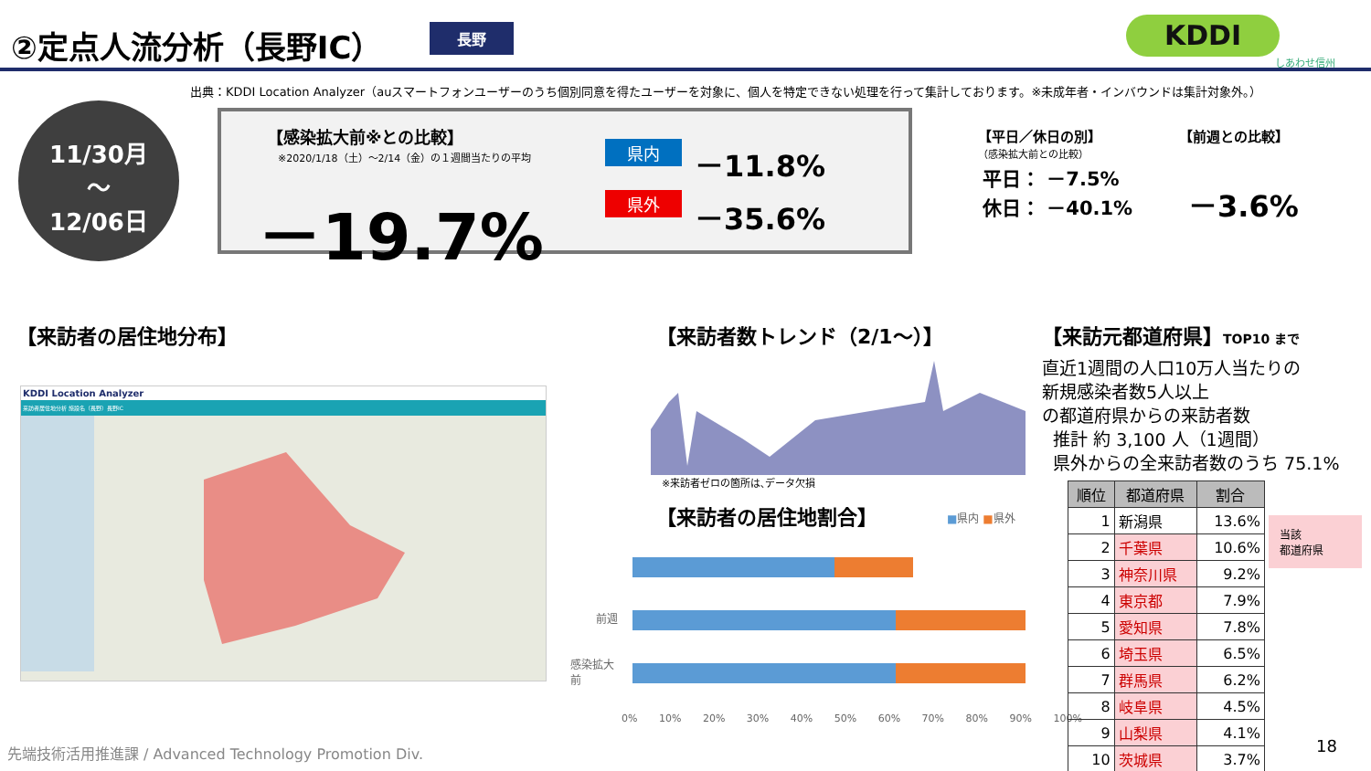②定点人流分析（長野IC） 長野 KDDI
しあわせ信州
出典：KDDI Location Analyzer（auスマートフォンユーザーのうち個別同意を得たユーザーを対象に、個人を特定できない処理を行って集計しております。※未成年者・インバウンドは集計対象外。）
11/30月
〜
12/06日
【感染拡大前※との比較】
※2020/1/18（土）～2/14（金）の１週間当たりの平均
－19.7%
県内 －11.8%
県外 －35.6%
【平日／休日の別】
（感染拡大前との比較）
平日： －7.5%
休日： －40.1%
【前週との比較】
－3.6%
【来訪者の居住地分布】
KDDI Location Analyzer
来訪者居住地分析 施設名（長野）長野IC
【来訪者数トレンド（2/1～）】
※来訪者ゼロの箇所は､データ欠損
【来訪者の居住地割合】 ■県内 ■県外
前週
感染拡大
前
0% 10% 20% 30% 40% 50% 60% 70% 80% 90% 100%
【来訪元都道府県】TOP10 まで
直近1週間の人口10万人当たりの
新規感染者数5人以上
の都道府県からの来訪者数
推計 約 3,100 人（1週間）
県外からの全来訪者数のうち 75.1%
| 順位 | 都道府県 | 割合 |
| --- | --- | --- |
| 1 | 新潟県 | 13.6% |
| 2 | 千葉県 | 10.6% |
| 3 | 神奈川県 | 9.2% |
| 4 | 東京都 | 7.9% |
| 5 | 愛知県 | 7.8% |
| 6 | 埼玉県 | 6.5% |
| 7 | 群馬県 | 6.2% |
| 8 | 岐阜県 | 4.5% |
| 9 | 山梨県 | 4.1% |
| 10 | 茨城県 | 3.7% |
当該
都道府県
先端技術活用推進課 / Advanced Technology Promotion Div.
18